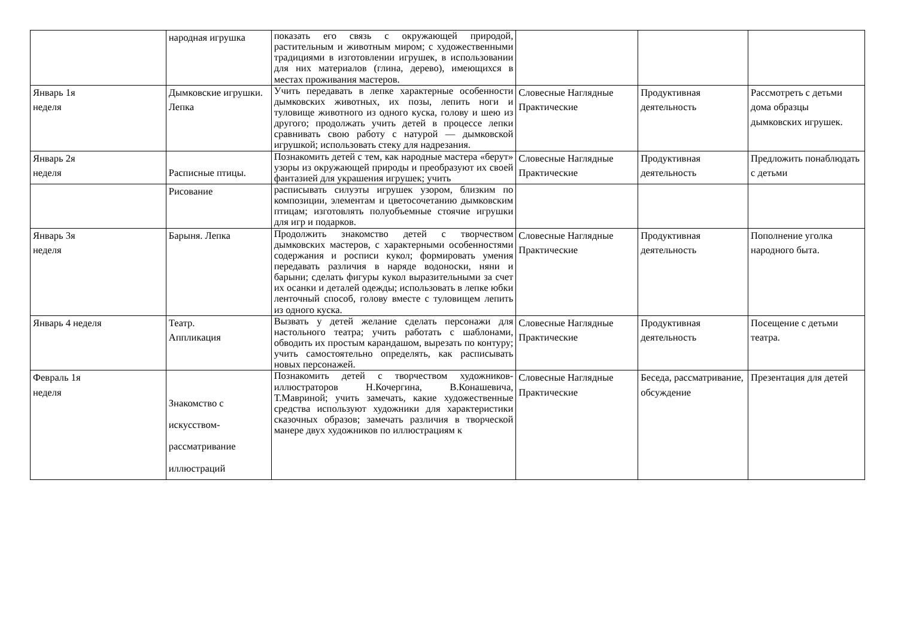| | народная игрушка | показать его связь с окружающей природой, растительным и животным миром; с художественными традициями в изготовлении игрушек, в использовании для них материалов (глина, дерево), имеющихся в местах проживания мастеров. | | | |
| Январь 1я неделя | Дымковские игрушки. Лепка | Учить передавать в лепке характерные особенности дымковских животных, их позы, лепить ноги и туловище животного из одного куска, голову и шею из другого; продолжать учить детей в процессе лепки сравнивать свою работу с натурой — дымковской игрушкой; использовать стеку для надрезания. | Словесные Наглядные Практические | Продуктивная деятельность | Рассмотреть с детьми дома образцы дымковских игрушек. |
| Январь 2я неделя | Расписные птицы. | Познакомить детей с тем, как народные мастера «берут» узоры из окружающей природы и преобразуют их своей фантазией для украшения игрушек; учить | Словесные Наглядные Практические | Продуктивная деятельность | Предложить понаблюдать с детьми |
| | Рисование | расписывать силуэты игрушек узором, близким по композиции, элементам и цветосочетанию дымковским птицам; изготовлять полуобъемные стоячие игрушки для игр и подарков. | | | |
| Январь 3я неделя | Барыня. Лепка | Продолжить знакомство детей с творчеством дымковских мастеров, с характерными особенностями содержания и росписи кукол; формировать умения передавать различия в наряде водоноски, няни и барыни; сделать фигуры кукол выразительными за счет их осанки и деталей одежды; использовать в лепке юбки ленточный способ, голову вместе с туловищем лепить из одного куска. | Словесные Наглядные Практические | Продуктивная деятельность | Пополнение уголка народного быта. |
| Январь 4 неделя | Театр. Аппликация | Вызвать у детей желание сделать персонажи для настольного театра; учить работать с шаблонами, обводить их простым карандашом, вырезать по контуру; учить самостоятельно определять, как расписывать новых персонажей. | Словесные Наглядные Практические | Продуктивная деятельность | Посещение с детьми театра. |
| Февраль 1я неделя | Знакомство с искусством-рассматривание иллюстраций | Познакомить детей с творчеством художников-иллюстраторов Н.Кочергина, В.Конашевича, Т.Мавриной; учить замечать, какие художественные средства используют художники для характеристики сказочных образов; замечать различия в творческой манере двух художников по иллюстрациям к | Словесные Наглядные Практические | Беседа, рассматривание, обсуждение | Презентация для детей |